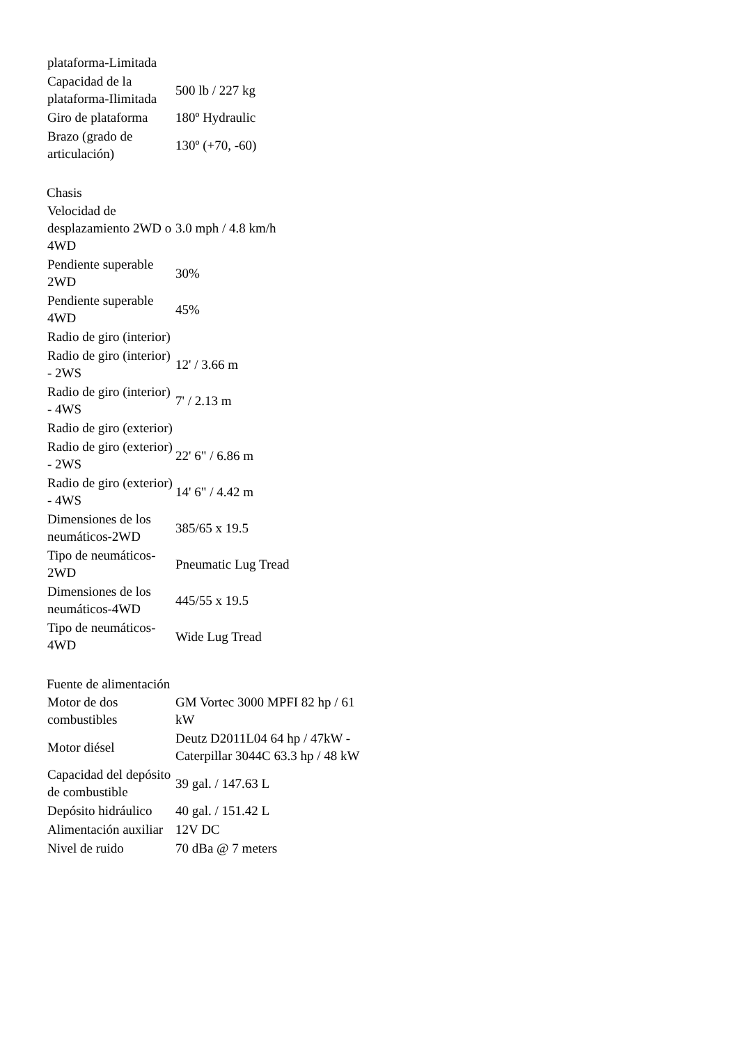| plataforma-Limitada | |
| Capacidad de la plataforma-Ilimitada | 500 lb / 227 kg |
| Giro de plataforma | 180º Hydraulic |
| Brazo (grado de articulación) | 130º (+70, -60) |
Chasis
| Velocidad de desplazamiento 2WD o 4WD | 3.0 mph / 4.8 km/h |
| Pendiente superable 2WD | 30% |
| Pendiente superable 4WD | 45% |
| Radio de giro (interior) | |
| Radio de giro (interior) - 2WS | 12' / 3.66 m |
| Radio de giro (interior) - 4WS | 7' / 2.13 m |
| Radio de giro (exterior) | |
| Radio de giro (exterior) - 2WS | 22' 6" / 6.86 m |
| Radio de giro (exterior) - 4WS | 14' 6" / 4.42 m |
| Dimensiones de los neumáticos-2WD | 385/65 x 19.5 |
| Tipo de neumáticos-2WD | Pneumatic Lug Tread |
| Dimensiones de los neumáticos-4WD | 445/55 x 19.5 |
| Tipo de neumáticos-4WD | Wide Lug Tread |
Fuente de alimentación
| Motor de dos combustibles | GM Vortec 3000 MPFI 82 hp / 61 kW |
| Motor diésel | Deutz D2011L04 64 hp / 47kW - Caterpillar 3044C 63.3 hp / 48 kW |
| Capacidad del depósito de combustible | 39 gal. / 147.63 L |
| Depósito hidráulico | 40 gal. / 151.42 L |
| Alimentación auxiliar | 12V DC |
| Nivel de ruido | 70 dBa @ 7 meters |